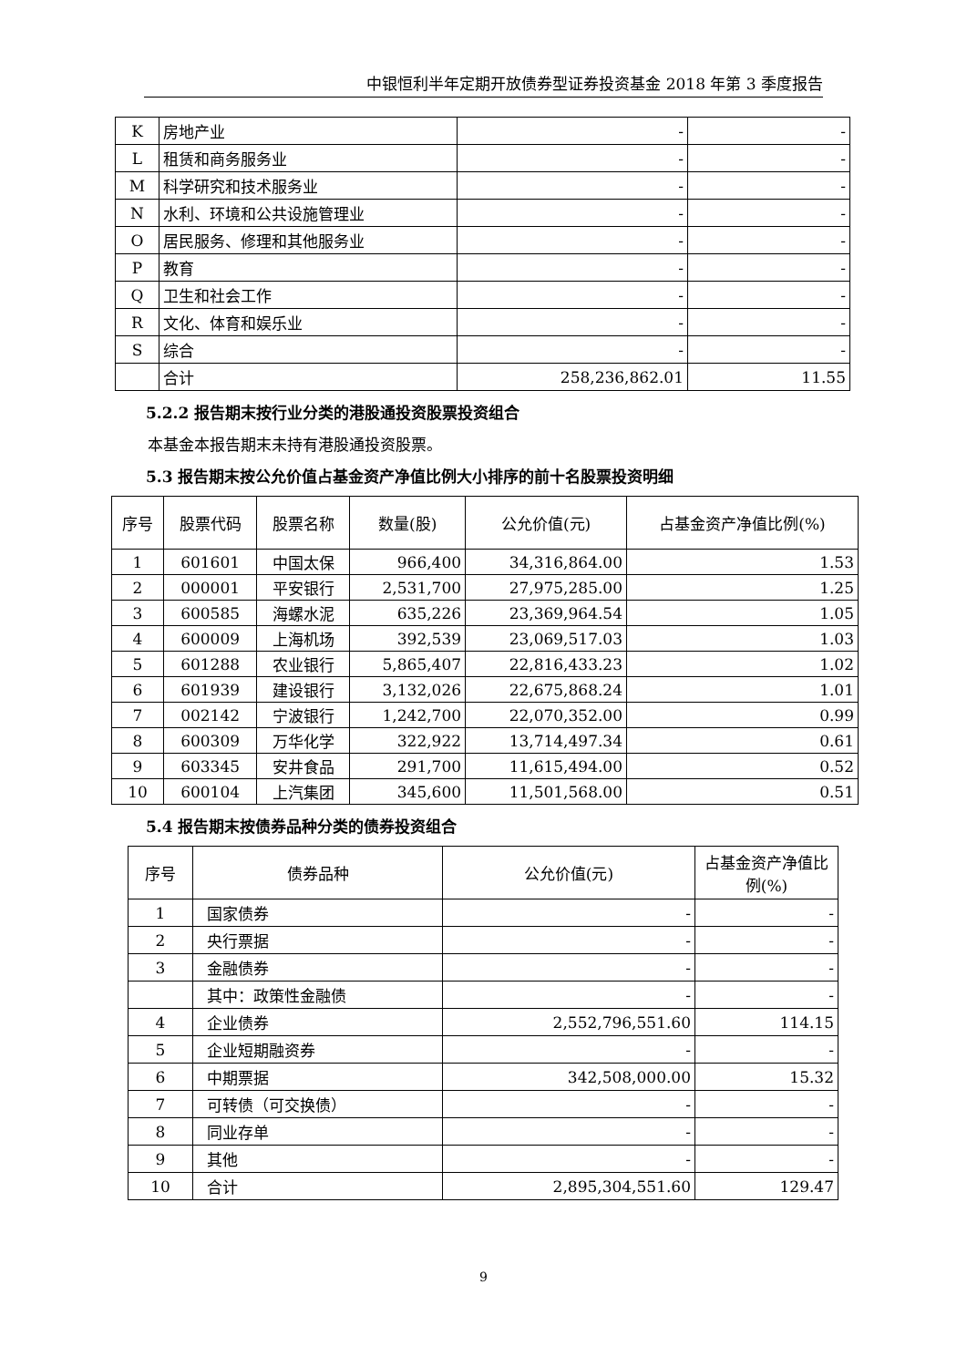中银恒利半年定期开放债券型证券投资基金 2018 年第 3 季度报告
| K | 房地产业 | - | - |
| L | 租赁和商务服务业 | - | - |
| M | 科学研究和技术服务业 | - | - |
| N | 水利、环境和公共设施管理业 | - | - |
| O | 居民服务、修理和其他服务业 | - | - |
| P | 教育 | - | - |
| Q | 卫生和社会工作 | - | - |
| R | 文化、体育和娱乐业 | - | - |
| S | 综合 | - | - |
| | 合计 | 258,236,862.01 | 11.55 |
5.2.2 报告期末按行业分类的港股通投资股票投资组合
本基金本报告期末未持有港股通投资股票。
5.3 报告期末按公允价值占基金资产净值比例大小排序的前十名股票投资明细
| 序号 | 股票代码 | 股票名称 | 数量(股) | 公允价值(元) | 占基金资产净值比例(%) |
| 1 | 601601 | 中国太保 | 966,400 | 34,316,864.00 | 1.53 |
| 2 | 000001 | 平安银行 | 2,531,700 | 27,975,285.00 | 1.25 |
| 3 | 600585 | 海螺水泥 | 635,226 | 23,369,964.54 | 1.05 |
| 4 | 600009 | 上海机场 | 392,539 | 23,069,517.03 | 1.03 |
| 5 | 601288 | 农业银行 | 5,865,407 | 22,816,433.23 | 1.02 |
| 6 | 601939 | 建设银行 | 3,132,026 | 22,675,868.24 | 1.01 |
| 7 | 002142 | 宁波银行 | 1,242,700 | 22,070,352.00 | 0.99 |
| 8 | 600309 | 万华化学 | 322,922 | 13,714,497.34 | 0.61 |
| 9 | 603345 | 安井食品 | 291,700 | 11,615,494.00 | 0.52 |
| 10 | 600104 | 上汽集团 | 345,600 | 11,501,568.00 | 0.51 |
5.4 报告期末按债券品种分类的债券投资组合
| 序号 | 债券品种 | 公允价值(元) | 占基金资产净值比例(%) |
| 1 | 国家债券 | - | - |
| 2 | 央行票据 | - | - |
| 3 | 金融债券 | - | - |
| | 其中：政策性金融债 | - | - |
| 4 | 企业债券 | 2,552,796,551.60 | 114.15 |
| 5 | 企业短期融资券 | - | - |
| 6 | 中期票据 | 342,508,000.00 | 15.32 |
| 7 | 可转债（可交换债） | - | - |
| 8 | 同业存单 | - | - |
| 9 | 其他 | - | - |
| 10 | 合计 | 2,895,304,551.60 | 129.47 |
9